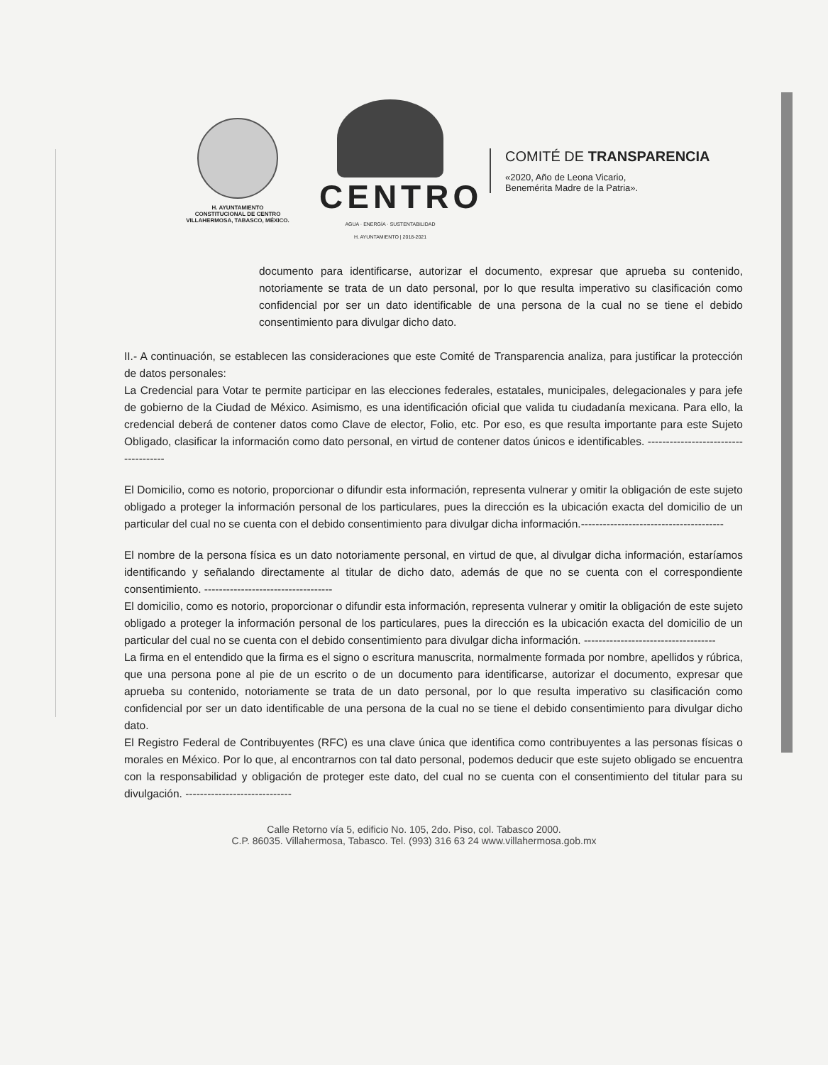H. AYUNTAMIENTO
CONSTITUCIONAL DE CENTRO
VILLAHERMOSA, TABASCO, MÉXICO.
CENTRO
AGUA · ENERGÍA · SUSTENTABILIDAD
H. AYUNTAMIENTO | 2018-2021
COMITÉ DE TRANSPARENCIA
«2020, Año de Leona Vicario,
Benemérita Madre de la Patria».
documento para identificarse, autorizar el documento, expresar que aprueba su contenido, notoriamente se trata de un dato personal, por lo que resulta imperativo su clasificación como confidencial por ser un dato identificable de una persona de la cual no se tiene el debido consentimiento para divulgar dicho dato.
II.- A continuación, se establecen las consideraciones que este Comité de Transparencia analiza, para justificar la protección de datos personales:
La Credencial para Votar te permite participar en las elecciones federales, estatales, municipales, delegacionales y para jefe de gobierno de la Ciudad de México. Asimismo, es una identificación oficial que valida tu ciudadanía mexicana. Para ello, la credencial deberá de contener datos como Clave de elector, Folio, etc. Por eso, es que resulta importante para este Sujeto Obligado, clasificar la información como dato personal, en virtud de contener datos únicos e identificables. -------------------------------------
El Domicilio, como es notorio, proporcionar o difundir esta información, representa vulnerar y omitir la obligación de este sujeto obligado a proteger la información personal de los particulares, pues la dirección es la ubicación exacta del domicilio de un particular del cual no se cuenta con el debido consentimiento para divulgar dicha información.---------------------------------------
El nombre de la persona física es un dato notoriamente personal, en virtud de que, al divulgar dicha información, estaríamos identificando y señalando directamente al titular de dicho dato, además de que no se cuenta con el correspondiente consentimiento. -----------------------------------
El domicilio, como es notorio, proporcionar o difundir esta información, representa vulnerar y omitir la obligación de este sujeto obligado a proteger la información personal de los particulares, pues la dirección es la ubicación exacta del domicilio de un particular del cual no se cuenta con el debido consentimiento para divulgar dicha información. ------------------------------------
La firma en el entendido que la firma es el signo o escritura manuscrita, normalmente formada por nombre, apellidos y rúbrica, que una persona pone al pie de un escrito o de un documento para identificarse, autorizar el documento, expresar que aprueba su contenido, notoriamente se trata de un dato personal, por lo que resulta imperativo su clasificación como confidencial por ser un dato identificable de una persona de la cual no se tiene el debido consentimiento para divulgar dicho dato.
El Registro Federal de Contribuyentes (RFC) es una clave única que identifica como contribuyentes a las personas físicas o morales en México. Por lo que, al encontrarnos con tal dato personal, podemos deducir que este sujeto obligado se encuentra con la responsabilidad y obligación de proteger este dato, del cual no se cuenta con el consentimiento del titular para su divulgación. -----------------------------
Calle Retorno vía 5, edificio No. 105, 2do. Piso, col. Tabasco 2000.
C.P. 86035. Villahermosa, Tabasco. Tel. (993) 316 63 24 www.villahermosa.gob.mx